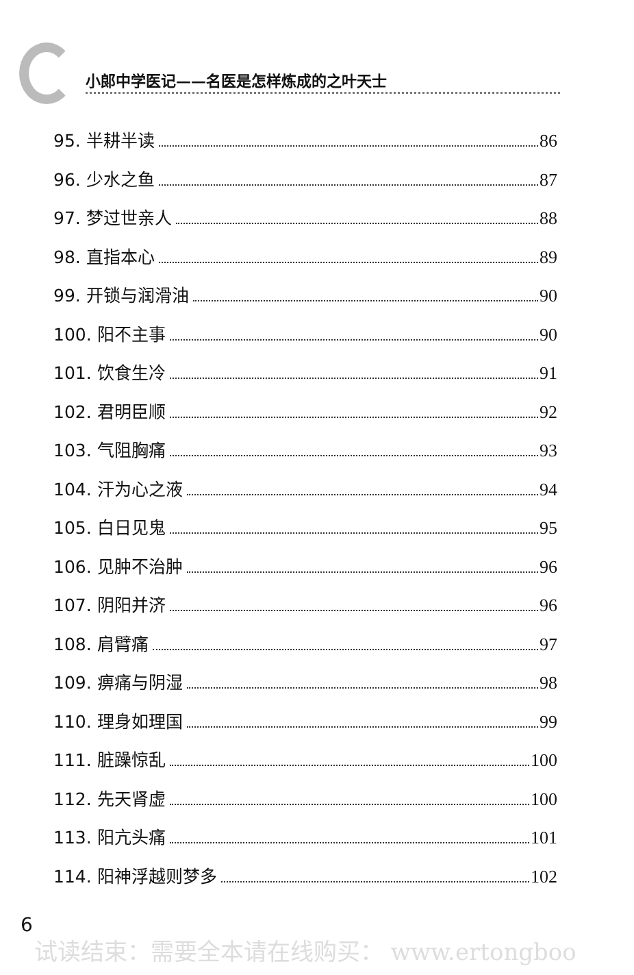小郎中学医记——名医是怎样炼成的之叶天士
95. 半耕半读 86
96. 少水之鱼 87
97. 梦过世亲人 88
98. 直指本心 89
99. 开锁与润滑油 90
100. 阳不主事 90
101. 饮食生冷 91
102. 君明臣顺 92
103. 气阻胸痛 93
104. 汗为心之液 94
105. 白日见鬼 95
106. 见肿不治肿 96
107. 阴阳并济 96
108. 肩臂痛 97
109. 痹痛与阴湿 98
110. 理身如理国 99
111. 脏躁惊乱 100
112. 先天肾虚 100
113. 阳亢头痛 101
114. 阳神浮越则梦多 102
6
试读结束：需要全本请在线购买： www.ertongboo